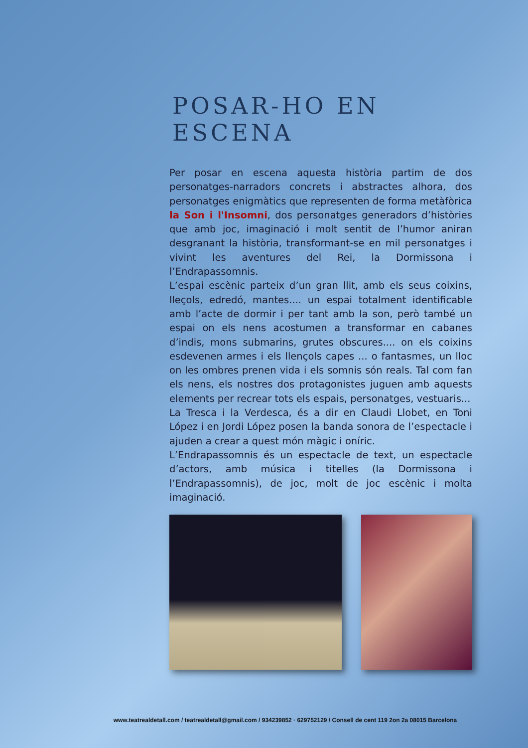POSAR-HO EN ESCENA
Per posar en escena aquesta història partim de dos personatges-narradors concrets i abstractes alhora, dos personatges enigmàtics que representen de forma metàfòrica la Son i l'Insomni, dos personatges generadors d’històries que amb joc, imaginació i molt sentit de l’humor aniran desgranant la història, transformant-se en mil personatges i vivint les aventures del Rei, la Dormissona i l’Endrapassomnis.
L’espai escènic parteix d’un gran llit, amb els seus coixins, lleçols, edredó, mantes.... un espai totalment identificable amb l’acte de dormir i per tant amb la son, però també un espai on els nens acostumen a transformar en cabanes d’indis, mons submarins, grutes obscures.... on els coixins esdevenen armes i els llençols capes ... o fantasmes, un lloc on les ombres prenen vida i els somnis són reals. Tal com fan els nens, els nostres dos protagonistes juguen amb aquests elements per recrear tots els espais, personatges, vestuaris...
La Tresca i la Verdesca, és a dir en Claudi Llobet, en Toni López i en Jordi López posen la banda sonora de l’espectacle i ajuden a crear a quest món màgic i oníric.
L’Endrapassomnis és un espectacle de text, un espectacle d’actors, amb música i titelles (la Dormissona i l’Endrapassomnis), de joc, molt de joc escènic i molta imaginació.
www.teatrealdetall.com / teatrealdetall@gmail.com / 934239852 · 629752129 / Consell de cent 119 2on 2a 08015 Barcelona